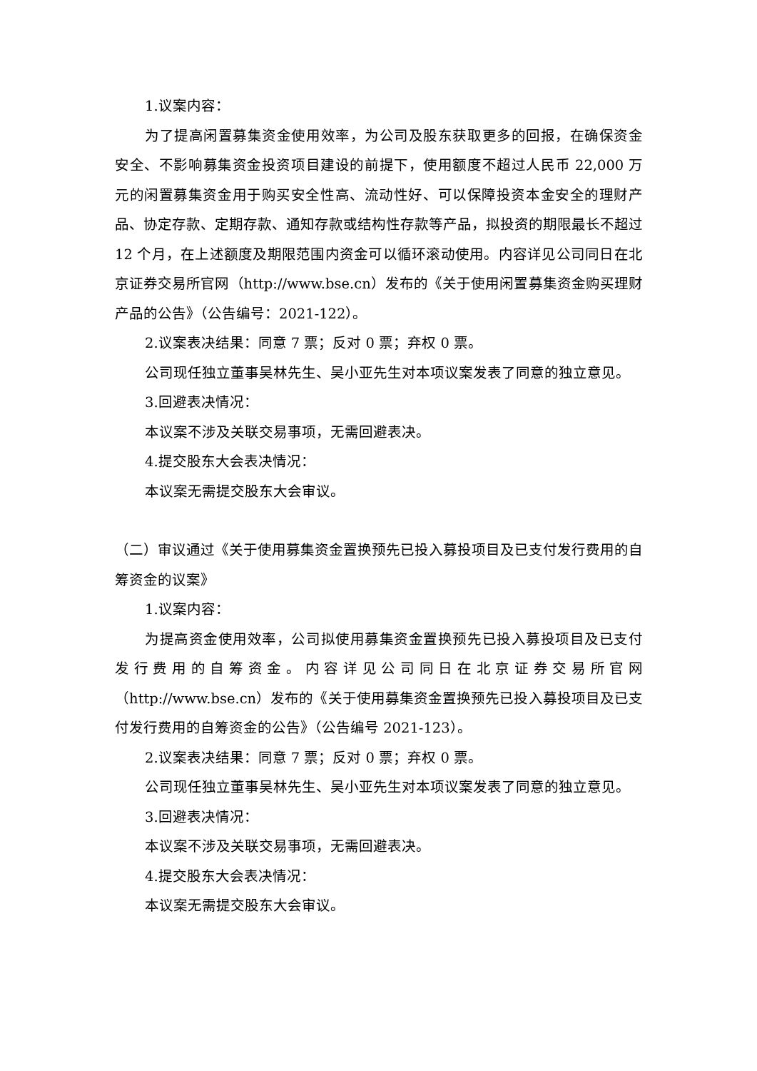1.议案内容：
为了提高闲置募集资金使用效率，为公司及股东获取更多的回报，在确保资金安全、不影响募集资金投资项目建设的前提下，使用额度不超过人民币 22,000 万元的闲置募集资金用于购买安全性高、流动性好、可以保障投资本金安全的理财产品、协定存款、定期存款、通知存款或结构性存款等产品，拟投资的期限最长不超过 12 个月，在上述额度及期限范围内资金可以循环滚动使用。内容详见公司同日在北京证券交易所官网（http://www.bse.cn）发布的《关于使用闲置募集资金购买理财产品的公告》（公告编号：2021-122）。
2.议案表决结果：同意 7 票；反对 0 票；弃权 0 票。
公司现任独立董事吴林先生、吴小亚先生对本项议案发表了同意的独立意见。
3.回避表决情况：
本议案不涉及关联交易事项，无需回避表决。
4.提交股东大会表决情况：
本议案无需提交股东大会审议。
（二）审议通过《关于使用募集资金置换预先已投入募投项目及已支付发行费用的自筹资金的议案》
1.议案内容：
为提高资金使用效率，公司拟使用募集资金置换预先已投入募投项目及已支付发行费用的自筹资金。内容详见公司同日在北京证券交易所官网（http://www.bse.cn）发布的《关于使用募集资金置换预先已投入募投项目及已支付发行费用的自筹资金的公告》（公告编号 2021-123）。
2.议案表决结果：同意 7 票；反对 0 票；弃权 0 票。
公司现任独立董事吴林先生、吴小亚先生对本项议案发表了同意的独立意见。
3.回避表决情况：
本议案不涉及关联交易事项，无需回避表决。
4.提交股东大会表决情况：
本议案无需提交股东大会审议。